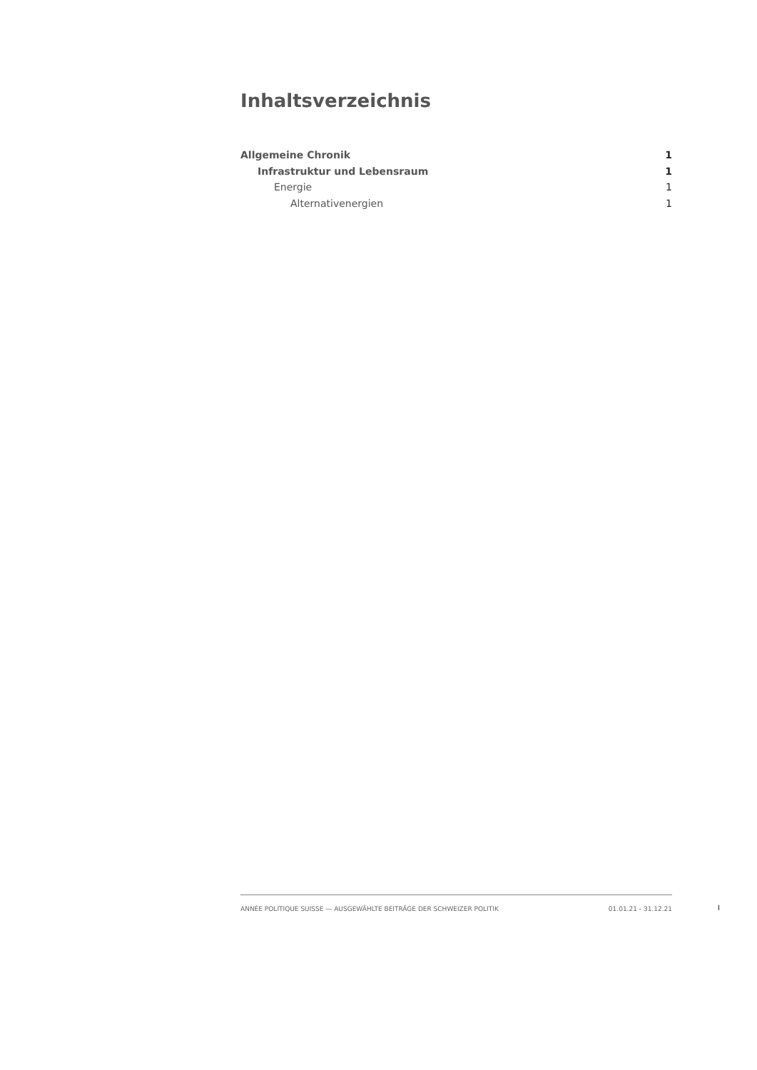Inhaltsverzeichnis
Allgemeine Chronik 1
Infrastruktur und Lebensraum 1
Energie 1
Alternativenergien 1
ANNÉE POLITIQUE SUISSE — AUSGEWÄHLTE BEITRÄGE DER SCHWEIZER POLITIK 01.01.21 - 31.12.21
I